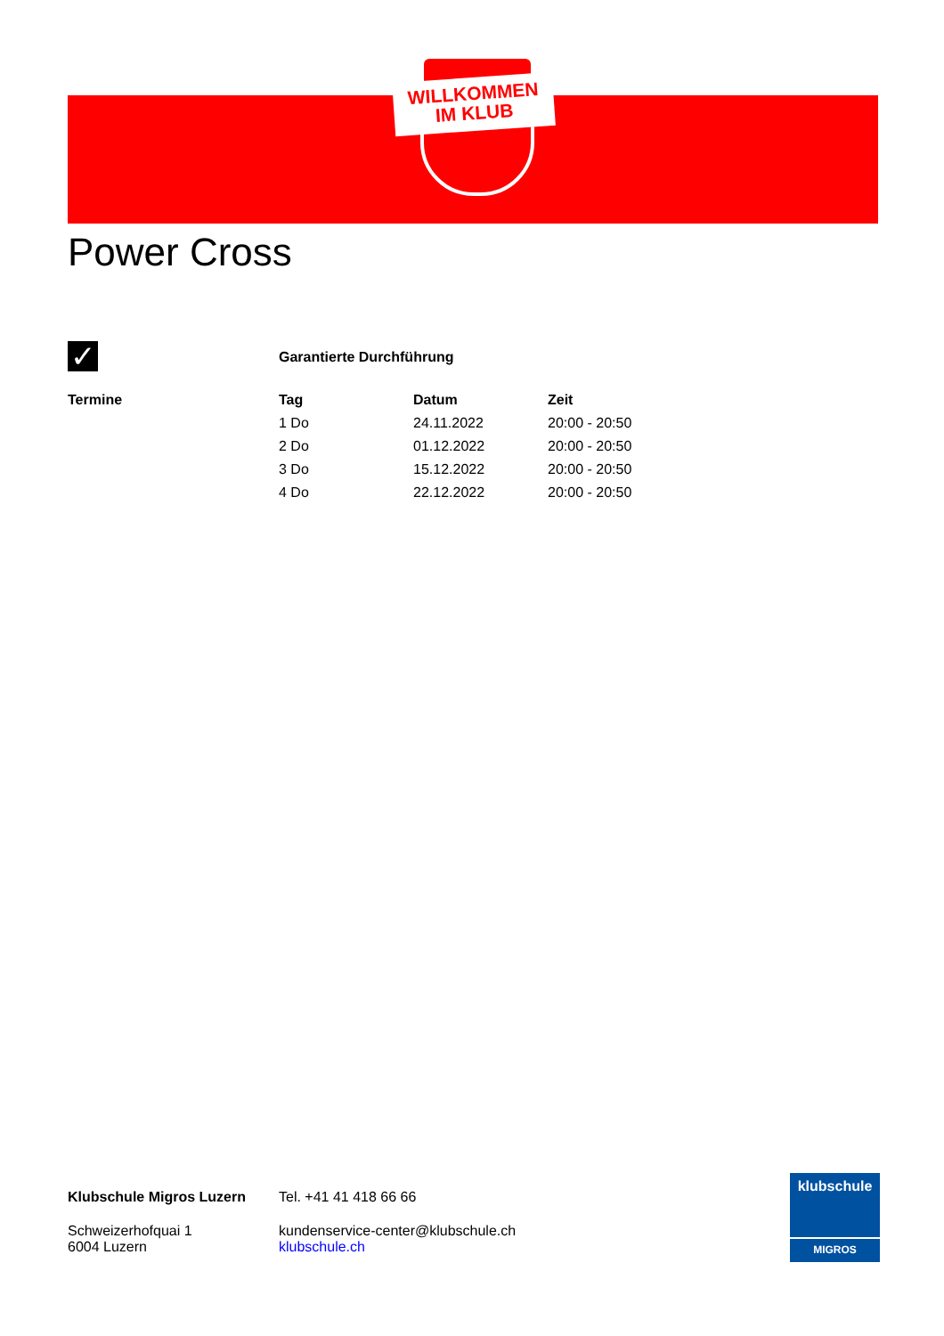WILLKOMMEN
IM KLUB
Power Cross
✓ Garantierte Durchführung
| Termine | Tag | Datum | Zeit |
| --- | --- | --- | --- |
| | 1 Do | 24.11.2022 | 20:00 - 20:50 |
| | 2 Do | 01.12.2022 | 20:00 - 20:50 |
| | 3 Do | 15.12.2022 | 20:00 - 20:50 |
| | 4 Do | 22.12.2022 | 20:00 - 20:50 |
Klubschule Migros Luzern
Schweizerhofquai 1
6004 Luzern
Tel. +41 41 418 66 66
kundenservice-center@klubschule.ch
klubschule.ch
klubschule
MIGROS